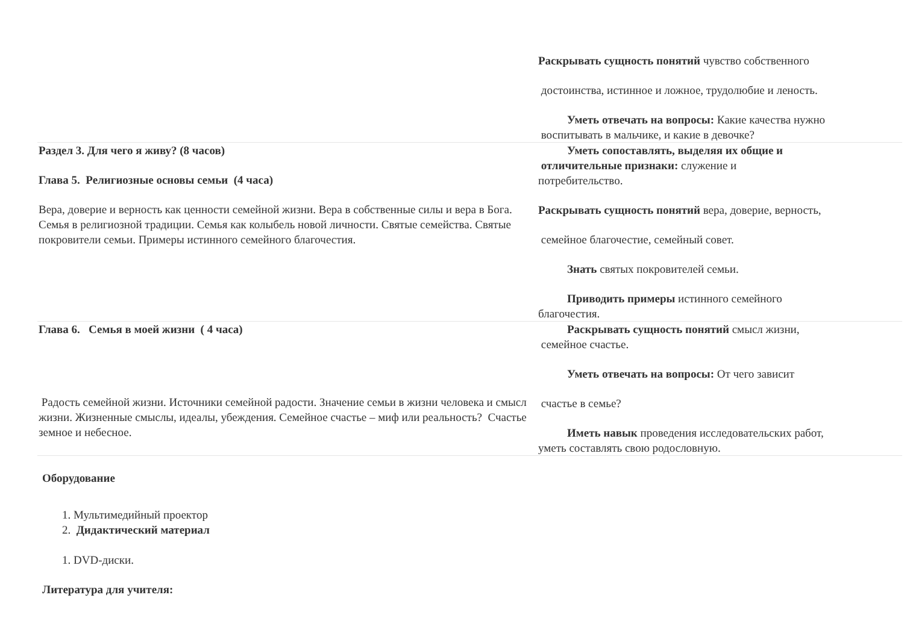| | Раскрывать сущность понятий чувство собственного достоинства, истинное и ложное, трудолюбие и леность. Уметь отвечать на вопросы: Какие качества нужно воспитывать в мальчике, и какие в девочке? |
| Раздел 3. Для чего я живу? (8 часов) Глава 5. Религиозные основы семьи (4 часа) Вера, доверие и верность как ценности семейной жизни. Вера в собственные силы и вера в Бога. Семья в религиозной традиции. Семья как колыбель новой личности. Святые семейства. Святые покровители семьи. Примеры истинного семейного благочестия. | Уметь сопоставлять, выделяя их общие и отличительные признаки: служение и потребительство. Раскрывать сущность понятий вера, доверие, верность, семейное благочестие, семейный совет. Знать святых покровителей семьи. Приводить примеры истинного семейного благочестия. |
| Глава 6. Семья в моей жизни ( 4 часа) Радость семейной жизни. Источники семейной радости. Значение семьи в жизни человека и смысл жизни. Жизненные смыслы, идеалы, убеждения. Семейное счастье – миф или реальность? Счастье земное и небесное. | Раскрывать сущность понятий смысл жизни, семейное счастье. Уметь отвечать на вопросы: От чего зависит счастье в семье? Иметь навык проведения исследовательских работ, уметь составлять свою родословную. |
Оборудование
1. Мультимедийный проектор
2. Дидактический материал
1. DVD-диски.
Литература для учителя: